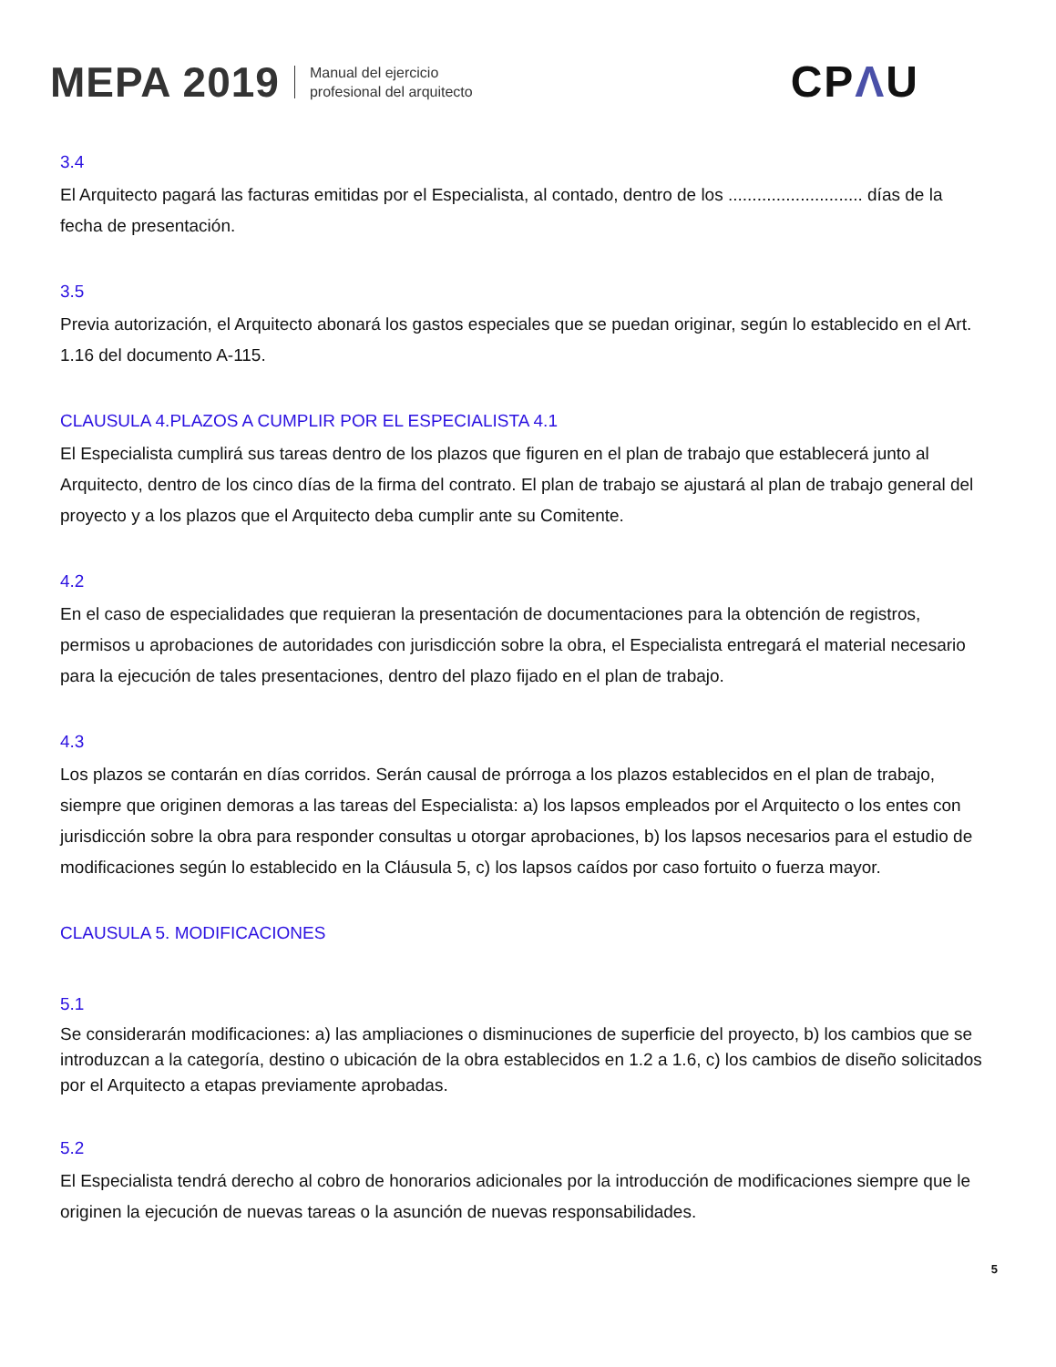MEPA 2019
Manual del ejercicio
profesional del arquitecto
CPΛU
3.4
El Arquitecto pagará las facturas emitidas por el Especialista, al contado, dentro de los ............................ días de la fecha de presentación.
3.5
Previa autorización, el Arquitecto abonará los gastos especiales que se puedan originar, según lo establecido en el Art. 1.16 del documento A-115.
CLAUSULA 4.PLAZOS A CUMPLIR POR EL ESPECIALISTA 4.1
El Especialista cumplirá sus tareas dentro de los plazos que figuren en el plan de trabajo que establecerá junto al Arquitecto, dentro de los cinco días de la firma del contrato. El plan de trabajo se ajustará al plan de trabajo general del proyecto y a los plazos que el Arquitecto deba cumplir ante su Comitente.
4.2
En el caso de especialidades que requieran la presentación de documentaciones para la obtención de registros, permisos u aprobaciones de autoridades con jurisdicción sobre la obra, el Especialista entregará el material necesario para la ejecución de tales presentaciones, dentro del plazo fijado en el plan de trabajo.
4.3
Los plazos se contarán en días corridos. Serán causal de prórroga a los plazos establecidos en el plan de trabajo, siempre que originen demoras a las tareas del Especialista: a) los lapsos empleados por el Arquitecto o los entes con jurisdicción sobre la obra para responder consultas u otorgar aprobaciones, b) los lapsos necesarios para el estudio de modificaciones según lo establecido en la Cláusula 5, c) los lapsos caídos por caso fortuito o fuerza mayor.
CLAUSULA 5. MODIFICACIONES
5.1
Se considerarán modificaciones: a) las ampliaciones o disminuciones de superficie del proyecto, b) los cambios que se introduzcan a la categoría, destino o ubicación de la obra establecidos en 1.2 a 1.6, c) los cambios de diseño solicitados por el Arquitecto a etapas previamente aprobadas.
5.2
El Especialista tendrá derecho al cobro de honorarios adicionales por la introducción de modificaciones siempre que le originen la ejecución de nuevas tareas o la asunción de nuevas responsabilidades.
5